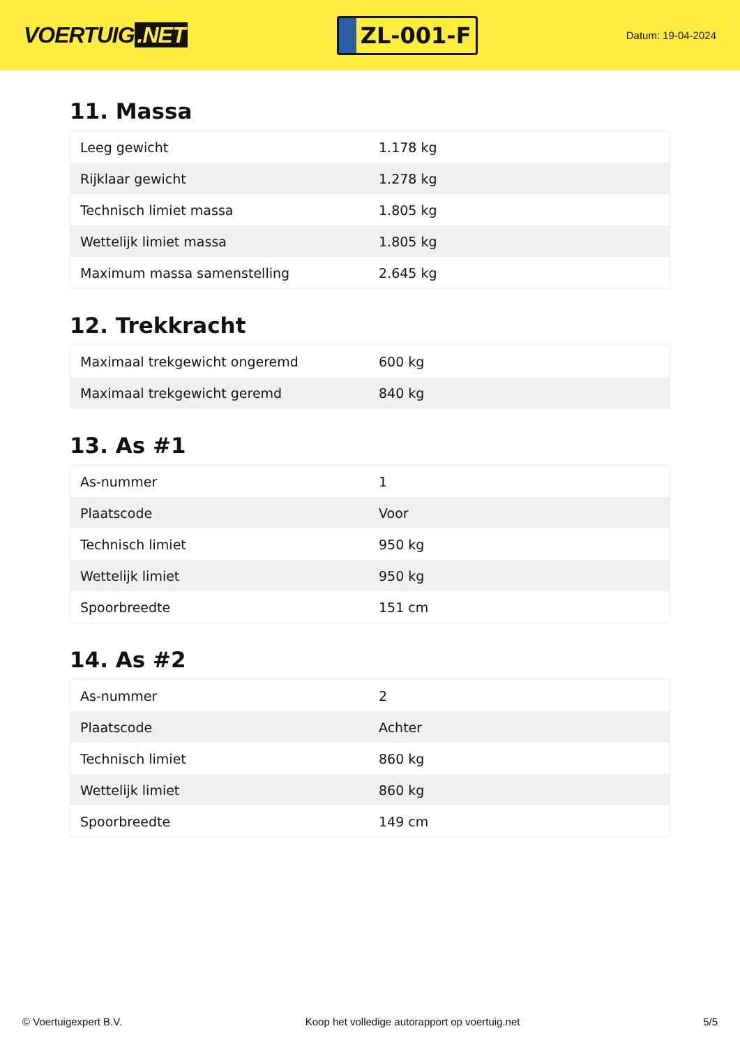VOERTUIG.NET
ZL-001-F
Datum: 19-04-2024
11. Massa
| Leeg gewicht | 1.178 kg |
| Rijklaar gewicht | 1.278 kg |
| Technisch limiet massa | 1.805 kg |
| Wettelijk limiet massa | 1.805 kg |
| Maximum massa samenstelling | 2.645 kg |
12. Trekkracht
| Maximaal trekgewicht ongeremd | 600 kg |
| Maximaal trekgewicht geremd | 840 kg |
13. As #1
| As-nummer | 1 |
| Plaatscode | Voor |
| Technisch limiet | 950 kg |
| Wettelijk limiet | 950 kg |
| Spoorbreedte | 151 cm |
14. As #2
| As-nummer | 2 |
| Plaatscode | Achter |
| Technisch limiet | 860 kg |
| Wettelijk limiet | 860 kg |
| Spoorbreedte | 149 cm |
© Voertuigexpert B.V. Koop het volledige autorapport op voertuig.net 5/5